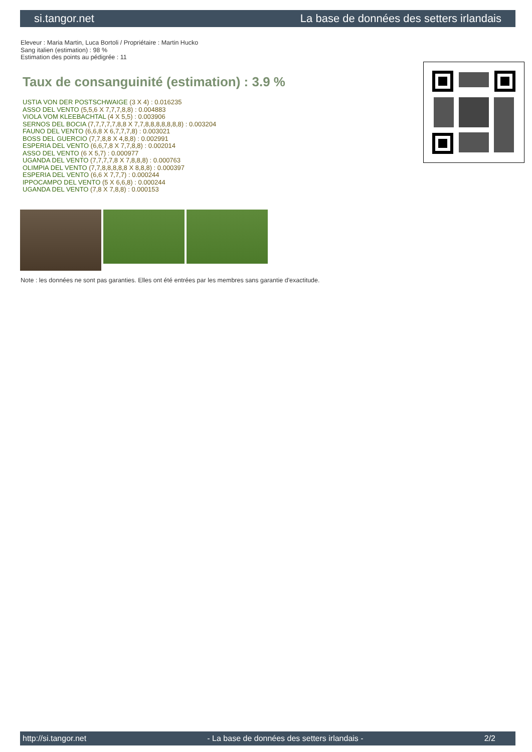si.tangor.net La base de données des setters irlandais
Eleveur : Maria Martin, Luca Bortoli / Propriétaire : Martin Hucko
Sang italien (estimation) : 98 %
Estimation des points au pédigrée : 11
Taux de consanguinité (estimation) : 3.9 %
USTIA VON DER POSTSCHWAIGE (3 X 4) : 0.016235
ASSO DEL VENTO (5,5,6 X 7,7,7,8,8) : 0.004883
VIOLA VOM KLEEBACHTAL (4 X 5,5) : 0.003906
SERNOS DEL BOCIA (7,7,7,7,7,8,8 X 7,7,8,8,8,8,8,8,8) : 0.003204
FAUNO DEL VENTO (6,6,8 X 6,7,7,7,8) : 0.003021
BOSS DEL GUERCIO (7,7,8,8 X 4,8,8) : 0.002991
ESPERIA DEL VENTO (6,6,7,8 X 7,7,8,8) : 0.002014
ASSO DEL VENTO (6 X 5,7) : 0.000977
UGANDA DEL VENTO (7,7,7,7,8 X 7,8,8,8) : 0.000763
OLIMPIA DEL VENTO (7,7,8,8,8,8,8 X 8,8,8) : 0.000397
ESPERIA DEL VENTO (6,6 X 7,7,7) : 0.000244
IPPOCAMPO DEL VENTO (5 X 6,6,8) : 0.000244
UGANDA DEL VENTO (7,8 X 7,8,8) : 0.000153
Note : les données ne sont pas garanties. Elles ont été entrées par les membres sans garantie d'exactitude.
http://si.tangor.net - La base de données des setters irlandais - 2/2